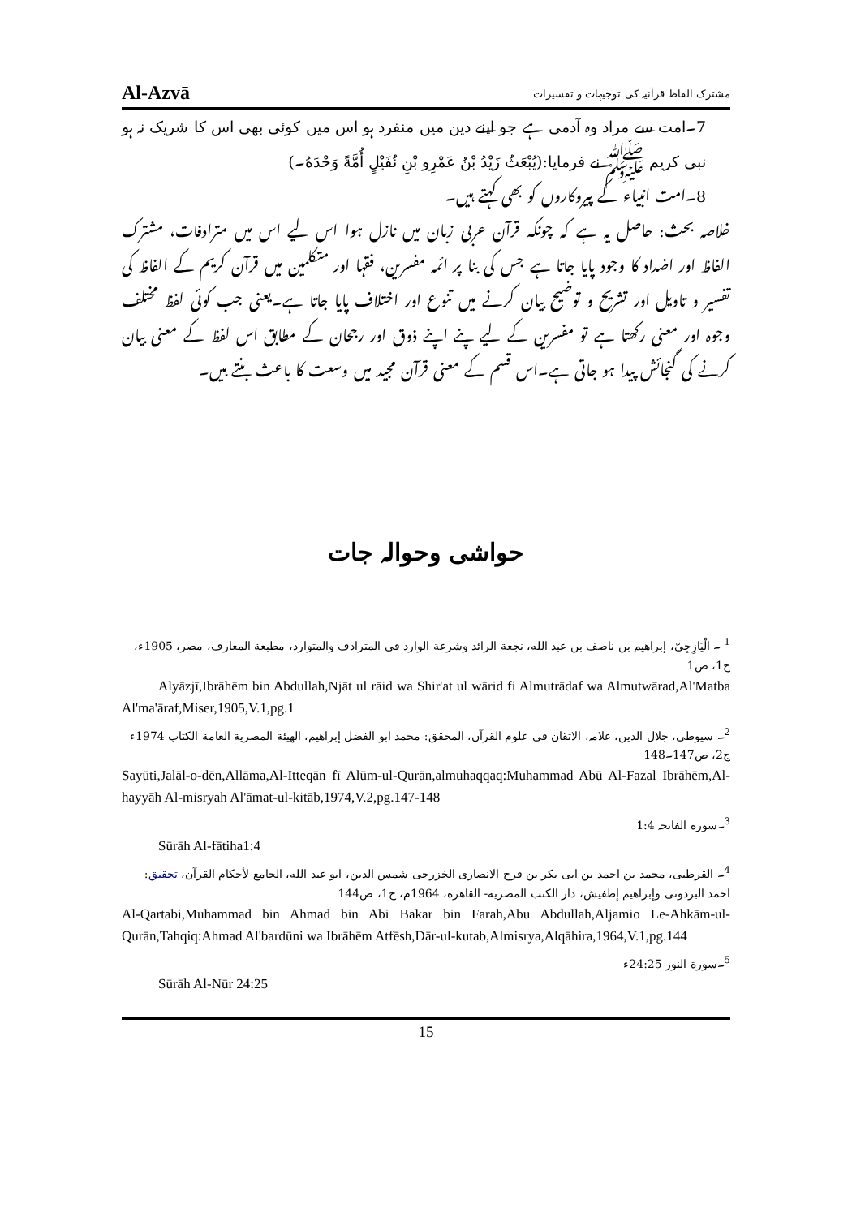Al-Azvā مشترک الفاظ قرآنیہ کی توجیہات و تفسیرات
7۔امت سے مراد وہ آدمی ہے جو اپنے دین میں منفرد ہو اس میں کوئی بھی اس کا شریک نہ ہو نبی کریم ﷺ نے فرمایا:(يُبْعَثُ زَيْدُ بْنُ عَمْرِو بْنِ نُفَيْلٍ أُمَّةً وَحْدَهُ۔)
8۔امت انبیاء کے پیروکاروں کو بھی کہتے ہیں۔
خلاصہ بحث: حاصل یہ ہے کہ چونکہ قرآن عربی زبان میں نازل ہوا اس لیے اس میں مترادفات، مشترک الفاظ اور اضداد کا وجود پایا جاتا ہے جس کی بنا پر ائمہ مفسرین، فقہا اور متکلمین میں قرآن کریم کے الفاظ کی تفسیر و تاویل اور تشریح و توضیح بیان کرنے میں تنوع اور اختلاف پایا جاتا ہے۔یعنی جب کوئی لفظ مختلف وجوہ اور معنی رکھتا ہے تو مفسرین کے لیے پنے اپنے ذوق اور رجحان کے مطابق اس لفظ کے معنی بیان کرنے کی گنجائش پیدا ہو جاتی ہے۔اس قسم کے معنی قرآن مجید میں وسعت کا باعث بنتے ہیں۔
حواشی وحوالہ جات
<sup>1</sup> ۔ الْيَازِجِيّ، إبراهيم بن ناصف بن عبد الله، نجعة الرائد وشرعة الوارد في المترادف والمتوارد، مطبعة المعارف، مصر، 1905ء، ج1، ص1
Alyāzjī,Ibrāhēm bin Abdullah,Njāt ul rāid wa Shir'at ul wārid fi Almutrādaf wa Almutwārad,Al'Matba Al'ma'āraf,Miser,1905,V.1,pg.1
<sup>2</sup>۔ سیوطی، جلال الدین، علامہ، الاتقان فی علوم القرآن، المحقق: محمد ابو الفضل إبراهيم، الهيئة المصرية العامة الكتاب 1974ء ج2، ص147۔148
Sayūti,Jalāl-o-dēn,Allāma,Al-Itteqān fī Alūm-ul-Qurān,almuhaqqaq:Muhammad Abū Al-Fazal Ibrāhēm,Al-hayyāh Al-misryah Al'āmat-ul-kitāb,1974,V.2,pg.147-148
<sup>3</sup>۔سورة الفاتحہ 1:4
Sūrāh Al-fātiha1:4
<sup>4</sup>۔ القرطبی، محمد بن احمد بن ابی بکر بن فرح الانصاری الخزرجی شمس الدین، ابو عبد الله، الجامع لأحكام القرآن، تحقیق: احمد البردونی وإبراهيم إطفيش، دار الكتب المصرية- القاهرة، 1964م، ج1، ص144
Al-Qartabi,Muhammad bin Ahmad bin Abi Bakar bin Farah,Abu Abdullah,Aljamio Le-Ahkām-ul-Qurān,Tahqiq:Ahmad Al'bardūni wa Ibrāhēm Atfēsh,Dār-ul-kutab,Almisrya,Alqāhira,1964,V.1,pg.144
<sup>5</sup>۔سورة النور 24:25ء
Sūrāh Al-Nūr 24:25
15